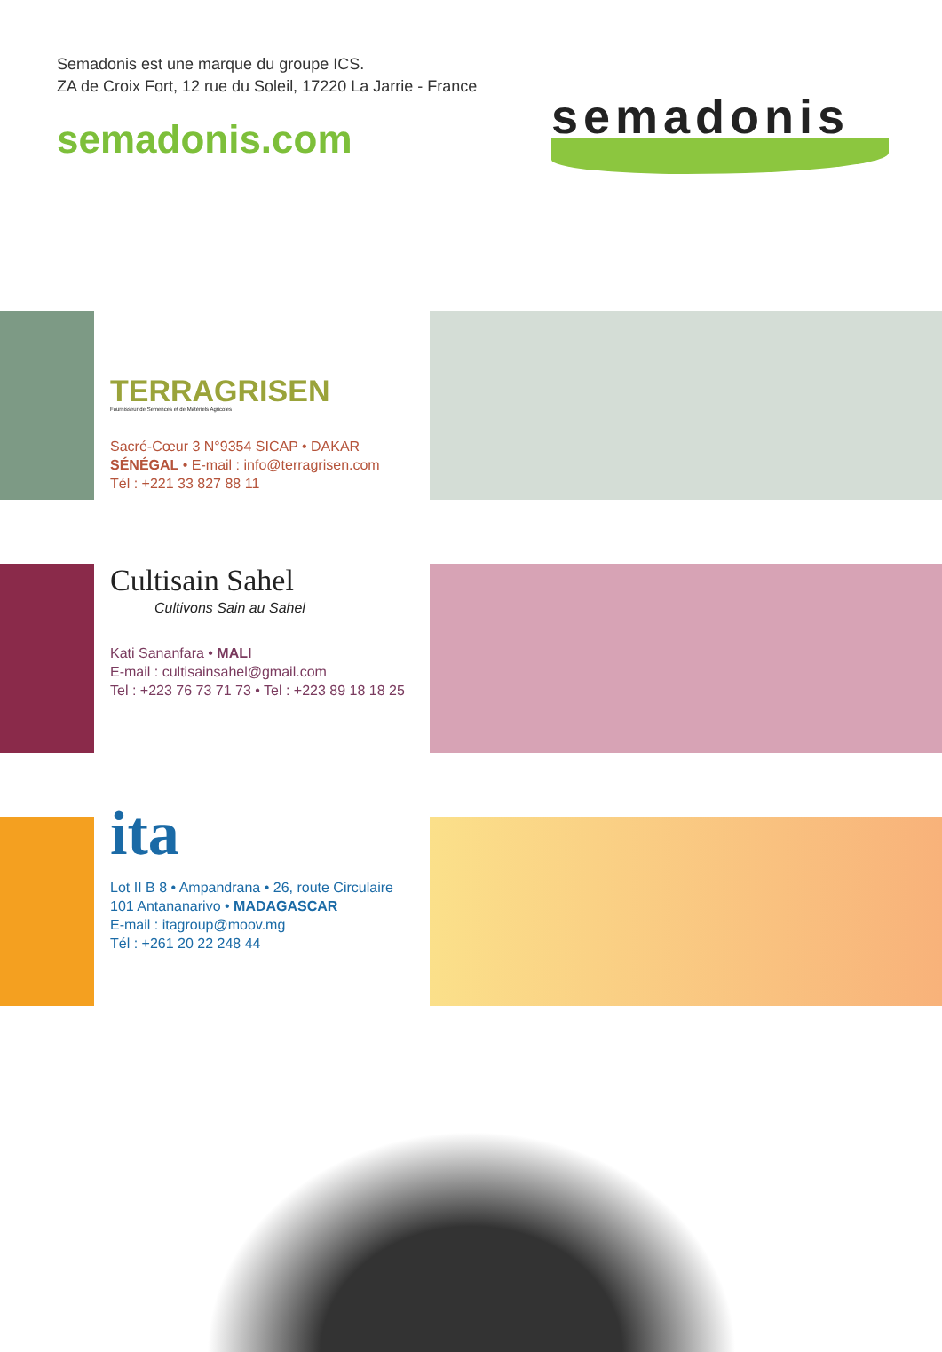Semadonis est une marque du groupe ICS.
ZA de Croix Fort, 12 rue du Soleil, 17220 La Jarrie - France
semadonis.com
semadonis
TERRAGRISEN
Fournisseur de Semences et de Matériels Agricoles
Sacré-Cœur 3 N°9354 SICAP • DAKAR
SÉNÉGAL • E-mail : info@terragrisen.com
Tél : +221 33 827 88 11
Cultisain Sahel
Cultivons Sain au Sahel
Kati Sananfara • MALI
E-mail : cultisainsahel@gmail.com
Tel : +223 76 73 71 73 • Tel : +223 89 18 18 25
ita
Lot II B 8 • Ampandrana • 26, route Circulaire
101 Antananarivo • MADAGASCAR
E-mail : itagroup@moov.mg
Tél : +261 20 22 248 44